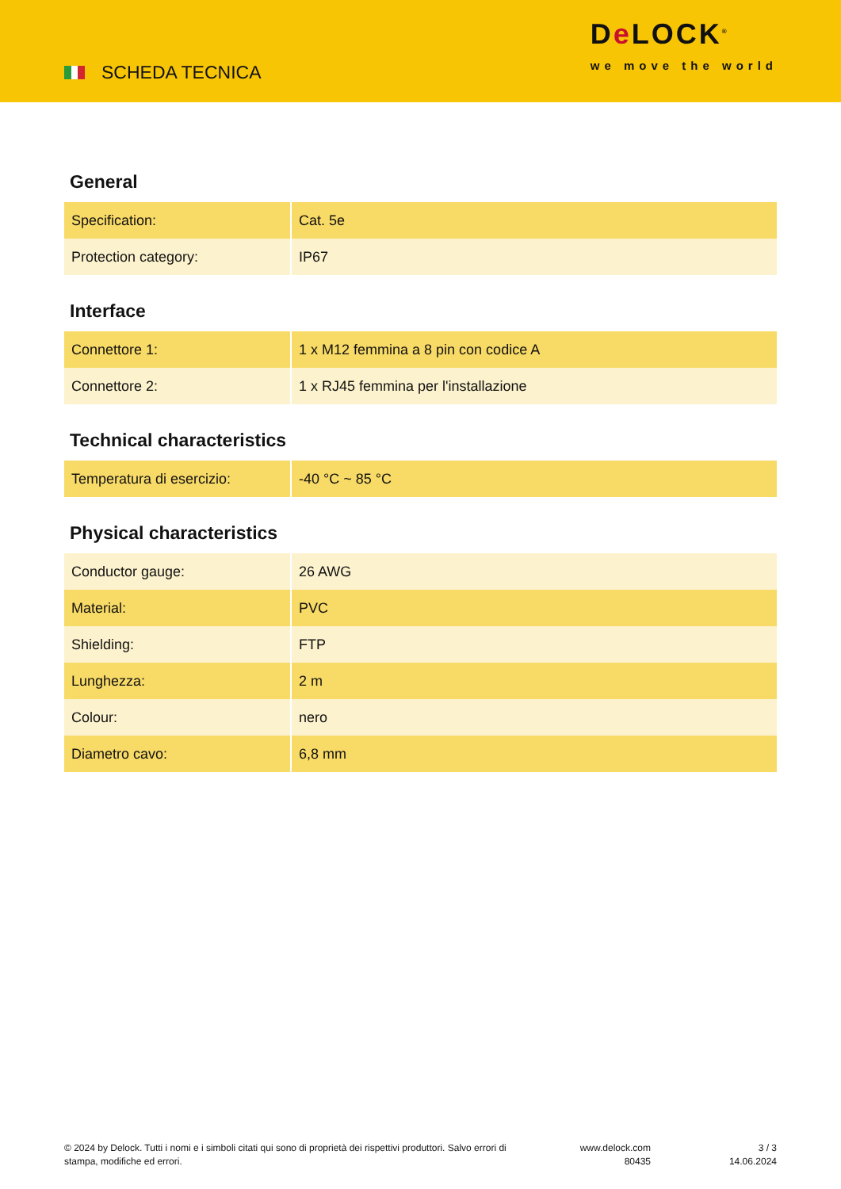SCHEDA TECNICA
De LOCK<sup>®</sup>
we move the world
General
| Specification: | Cat. 5e |
| Protection category: | IP67 |
Interface
| Connettore 1: | 1 x M12 femmina a 8 pin con codice A |
| Connettore 2: | 1 x RJ45 femmina per l'installazione |
Technical characteristics
| Temperatura di esercizio: | -40 °C ~ 85 °C |
Physical characteristics
| Conductor gauge: | 26 AWG |
| Material: | PVC |
| Shielding: | FTP |
| Lunghezza: | 2 m |
| Colour: | nero |
| Diametro cavo: | 6,8 mm |
© 2024 by Delock. Tutti i nomi e i simboli citati qui sono di proprietà dei rispettivi produttori. Salvo errori di stampa, modifiche ed errori.
www.delock.com
80435
3 / 3
14.06.2024